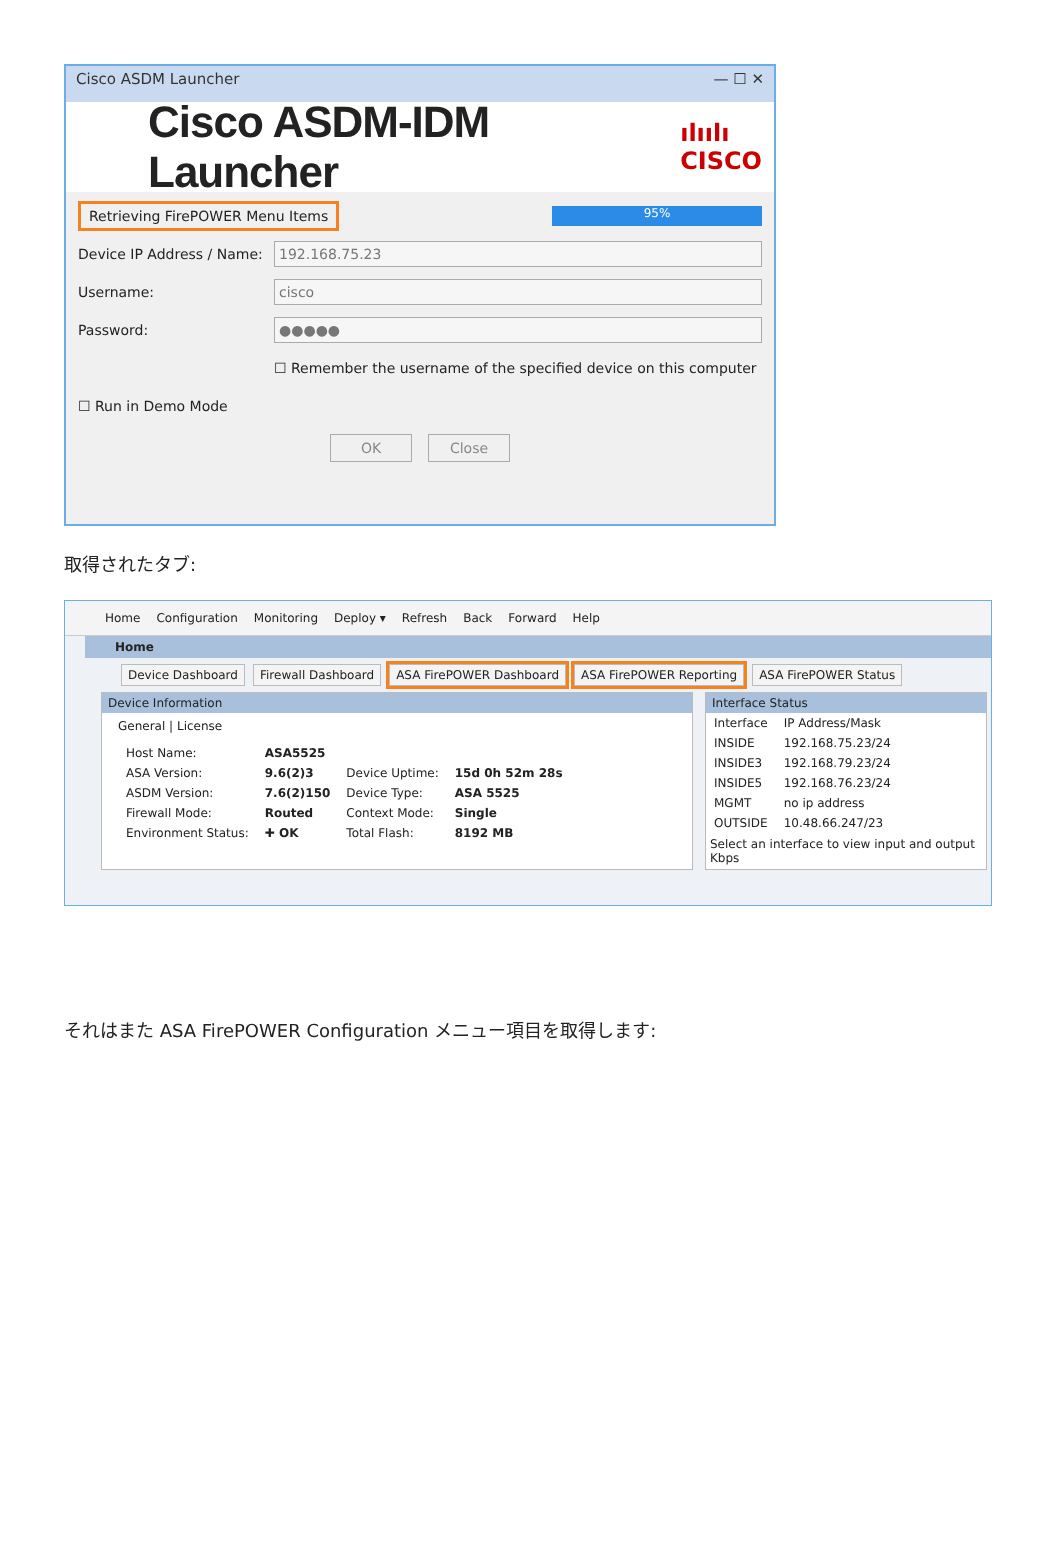Cisco ASDM Launcher — ☐ ✕
Cisco ASDM-IDM Launcher
ılıılı
CISCO
Retrieving FirePOWER Menu Items 95%
Device IP Address / Name: 192.168.75.23
Username: cisco
Password: ●●●●●
☐ Remember the username of the specified device on this computer
☐ Run in Demo Mode
OK Close
取得されたタブ:
Home Configuration Monitoring Deploy ▾ Refresh Back Forward Help
Home
Device Dashboard Firewall Dashboard ASA FirePOWER Dashboard ASA FirePOWER Reporting ASA FirePOWER Status
Device Information
General | License
| Host Name: | ASA5525 | | |
| ASA Version: | 9.6(2)3 | Device Uptime: | 15d 0h 52m 28s |
| ASDM Version: | 7.6(2)150 | Device Type: | ASA 5525 |
| Firewall Mode: | Routed | Context Mode: | Single |
| Environment Status: | ✚ OK | Total Flash: | 8192 MB |
Interface Status
| Interface | IP Address/Mask |
| --- | --- |
| INSIDE | 192.168.75.23/24 |
| INSIDE3 | 192.168.79.23/24 |
| INSIDE5 | 192.168.76.23/24 |
| MGMT | no ip address |
| OUTSIDE | 10.48.66.247/23 |
Select an interface to view input and output Kbps
それはまた ASA FirePOWER Configuration メニュー項目を取得します: